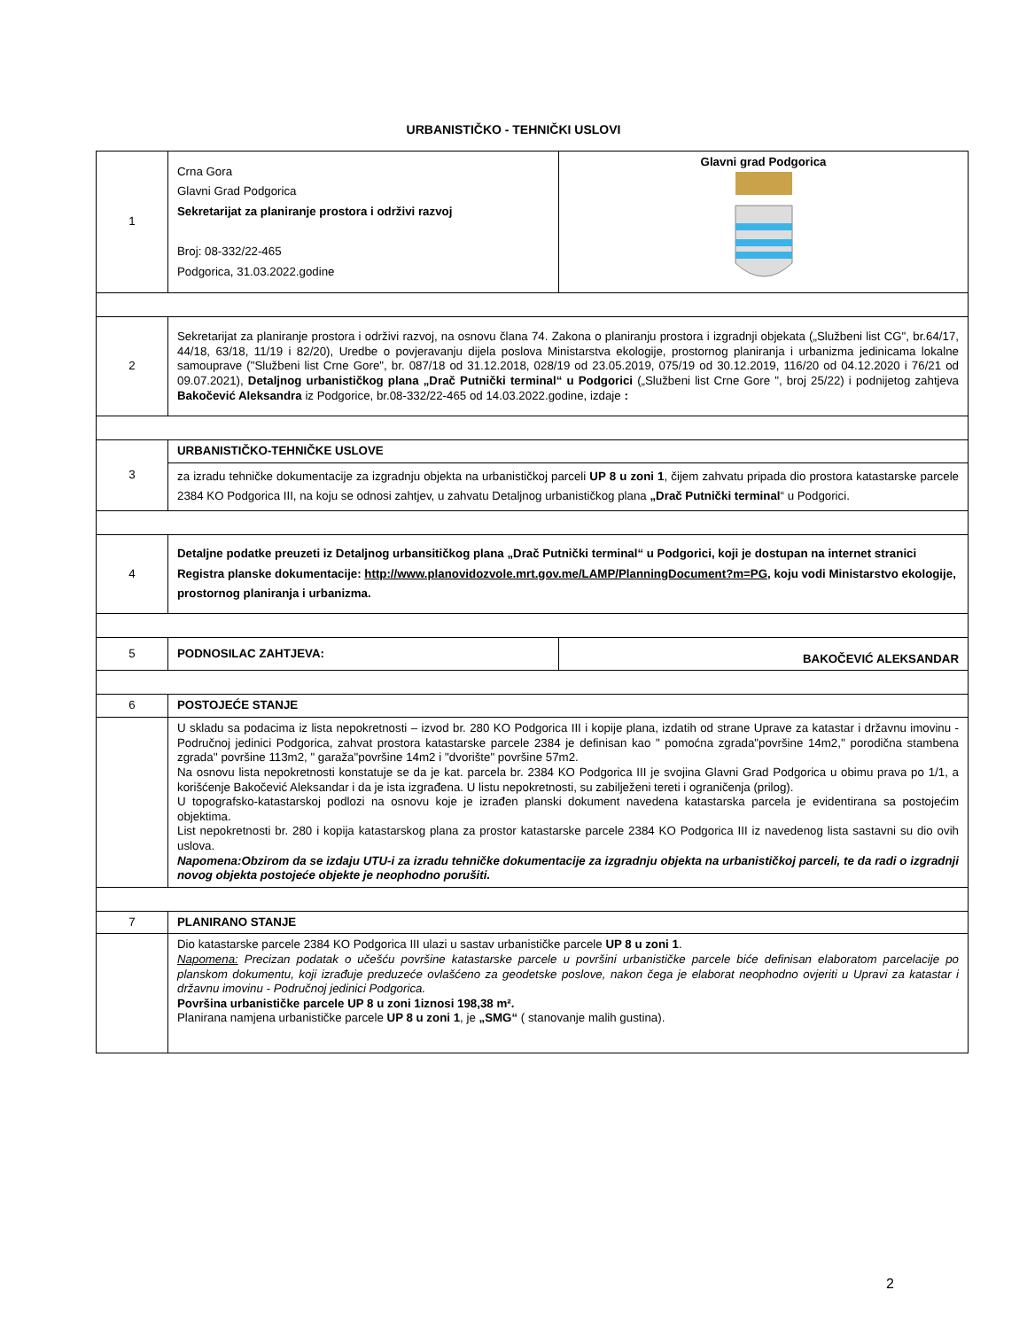URBANISTIČKO - TEHNIČKI USLOVI
| 1 | Crna Gora Glavni Grad Podgorica Sekretarijat za planiranje prostora i održivi razvoj Broj: 08-332/22-465 Podgorica, 31.03.2022.godine | Glavni grad Podgorica |
| 2 | Sekretarijat za planiranje prostora i održivi razvoj, na osnovu člana 74. Zakona o planiranju prostora i izgradnji objekata („Službeni list CG", br.64/17, 44/18, 63/18, 11/19 i 82/20), Uredbe o povjeravanju dijela poslova Ministarstva ekologije, prostornog planiranja i urbanizma jedinicama lokalne samouprave ("Službeni list Crne Gore", br. 087/18 od 31.12.2018, 028/19 od 23.05.2019, 075/19 od 30.12.2019, 116/20 od 04.12.2020 i 76/21 od 09.07.2021), Detaljnog urbanističkog plana „Drač Putnički terminal“ u Podgorici („Službeni list Crne Gore ", broj 25/22) i podnijetog zahtjeva Bakočević Aleksandra iz Podgorice, br.08-332/22-465 od 14.03.2022.godine, izdaje : | |
| 3 | URBANISTIČKO-TEHNIČKE USLOVE | |
| | za izradu tehničke dokumentacije za izgradnju objekta na urbanističkoj parceli UP 8 u zoni 1 , čijem zahvatu pripada dio prostora katastarske parcele 2384 KO Podgorica III, na koju se odnosi zahtjev, u zahvatu Detaljnog urbanističkog plana „Drač Putnički terminal “ u Podgorici. | |
| 4 | Detaljne podatke preuzeti iz Detaljnog urbansitičkog plana „Drač Putnički terminal“ u Podgorici, koji je dostupan na internet stranici Registra planske dokumentacije: http://www.planovidozvole.mrt.gov.me/LAMP/PlanningDocument?m=PG , koju vodi Ministarstvo ekologije, prostornog planiranja i urbanizma. | |
| 5 | PODNOSILAC ZAHTJEVA: | BAKOČEVIĆ ALEKSANDAR |
| 6 | POSTOJEĆE STANJE | |
| | U skladu sa podacima iz lista nepokretnosti – izvod br. 280 KO Podgorica III i kopije plana, izdatih od strane Uprave za katastar i državnu imovinu - Područnoj jedinici Podgorica, zahvat prostora katastarske parcele 2384 je definisan kao " pomoćna zgrada"površine 14m2,'' porodična stambena zgrada'' površine 113m2, " garaža"površine 14m2 i ''dvorište" površine 57m2. Na osnovu lista nepokretnosti konstatuje se da je kat. parcela br. 2384 KO Podgorica III je svojina Glavni Grad Podgorica u obimu prava po 1/1, a korišćenje Bakočević Aleksandar i da je ista izgrađena. U listu nepokretnosti, su zabilježeni tereti i ograničenja (prilog). U topografsko-katastarskoj podlozi na osnovu koje je izrađen planski dokument navedena katastarska parcela je evidentirana sa postojećim objektima. List nepokretnosti br. 280 i kopija katastarskog plana za prostor katastarske parcele 2384 KO Podgorica III iz navedenog lista sastavni su dio ovih uslova. Napomena:Obzirom da se izdaju UTU-i za izradu tehničke dokumentacije za izgradnju objekta na urbanističkoj parceli, te da radi o izgradnji novog objekta postojeće objekte je neophodno porušiti. | |
| 7 | PLANIRANO STANJE | |
| | Dio katastarske parcele 2384 KO Podgorica III ulazi u sastav urbanističke parcele UP 8 u zoni 1 . Napomena: Precizan podatak o učešću površine katastarske parcele u površini urbanističke parcele biće definisan elaboratom parcelacije po planskom dokumentu, koji izrađuje preduzeće ovlašćeno za geodetske poslove, nakon čega je elaborat neophodno ovjeriti u Upravi za katastar i državnu imovinu - Područnoj jedinici Podgorica. Površina urbanističke parcele UP 8 u zoni 1iznosi 198,38 m². Planirana namjena urbanističke parcele UP 8 u zoni 1 , je „SMG“ ( stanovanje malih gustina). | |
2